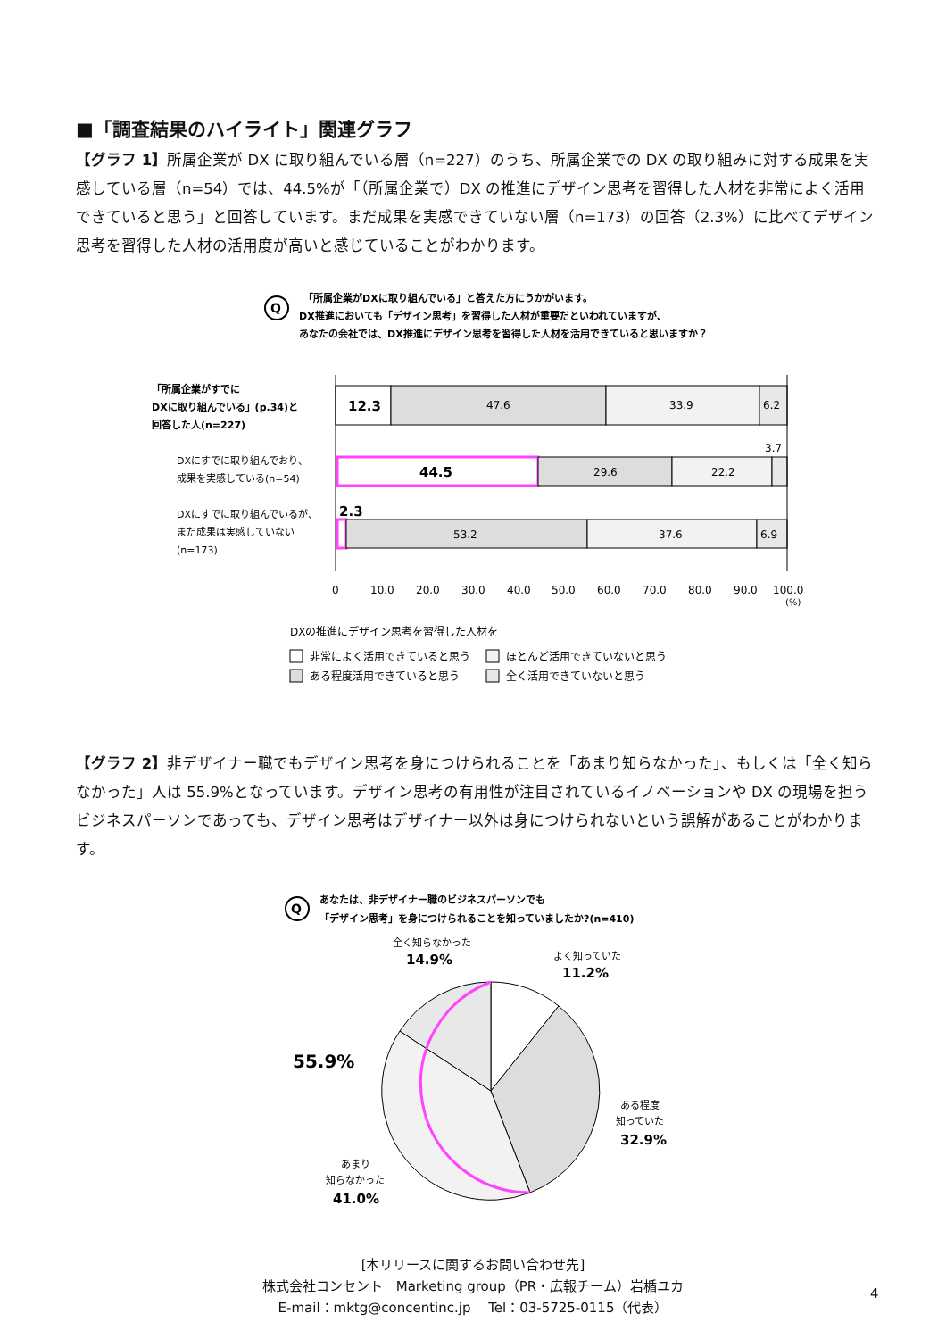■「調査結果のハイライト」関連グラフ
【グラフ 1】所属企業が DX に取り組んでいる層（n=227）のうち、所属企業での DX の取り組みに対する成果を実感している層（n=54）では、44.5%が「（所属企業で）DX の推進にデザイン思考を習得した人材を非常によく活用できていると思う」と回答しています。まだ成果を実感できていない層（n=173）の回答（2.3%）に比べてデザイン思考を習得した人材の活用度が高いと感じていることがわかります。
Q
「所属企業がDXに取り組んでいる」と答えた方にうかがいます。
DX推進においても「デザイン思考」を習得した人材が重要だといわれていますが、
あなたの会社では、DX推進にデザイン思考を習得した人材を活用できていると思いますか？
「所属企業がすでに
DXに取り組んでいる」(p.34)と
回答した人(n=227)
DXにすでに取り組んでおり、
成果を実感している(n=54)
DXにすでに取り組んでいるが、
まだ成果は実感していない
(n=173)
12.3
47.6
33.9
6.2
44.5
29.6
22.2
3.7
2.3
53.2
37.6
6.9
0
10.0
20.0
30.0
40.0
50.0
60.0
70.0
80.0
90.0
100.0
(%)
DXの推進にデザイン思考を習得した人材を
非常によく活用できていると思う
ほとんど活用できていないと思う
ある程度活用できていると思う
全く活用できていないと思う
【グラフ 2】非デザイナー職でもデザイン思考を身につけられることを「あまり知らなかった」、もしくは「全く知らなかった」人は 55.9%となっています。デザイン思考の有用性が注目されているイノベーションや DX の現場を担うビジネスパーソンであっても、デザイン思考はデザイナー以外は身につけられないという誤解があることがわかります。
Q
あなたは、非デザイナー職のビジネスパーソンでも
「デザイン思考」を身につけられることを知っていましたか?(n=410)
全く知らなかった
14.9%
よく知っていた
11.2%
55.9%
ある程度
知っていた
32.9%
あまり
知らなかった
41.0%
[本リリースに関するお問い合わせ先]
株式会社コンセント　Marketing group（PR・広報チーム）岩楯ユカ
E-mail：mktg@concentinc.jp　 Tel：03-5725-0115（代表）
4